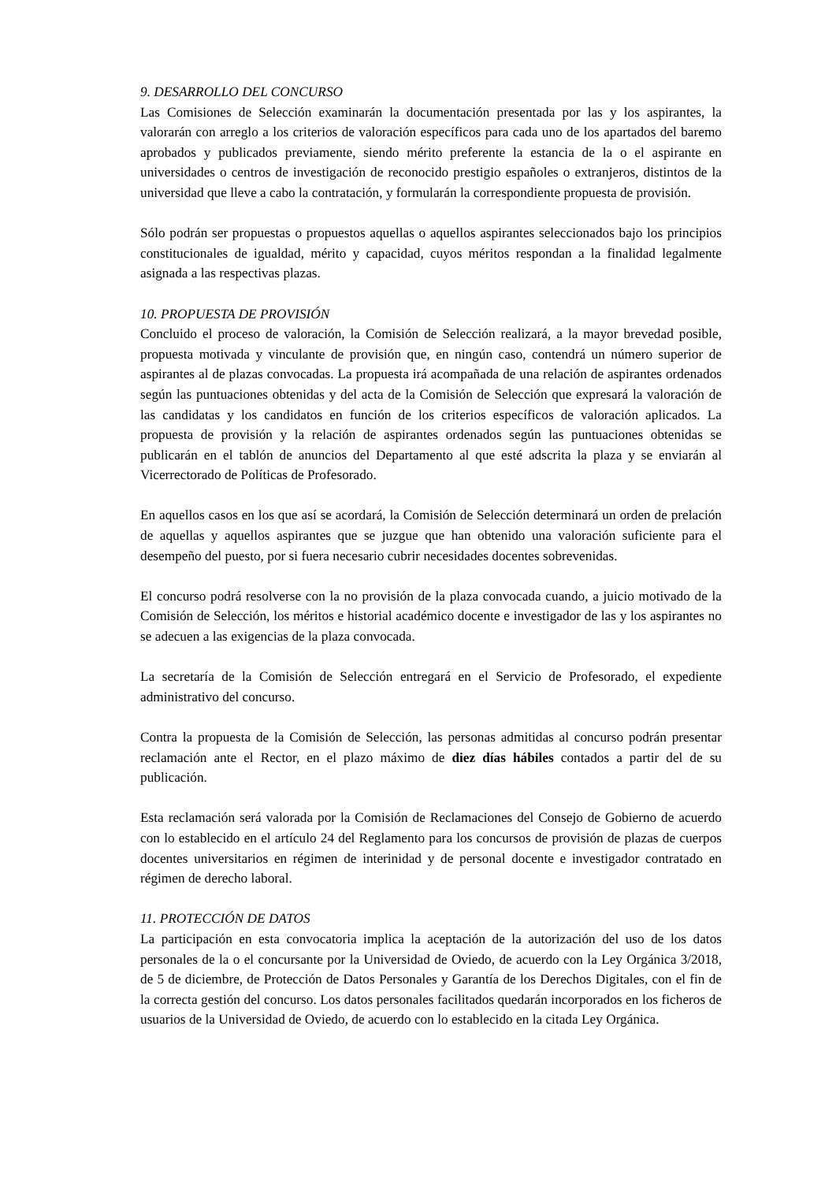9. DESARROLLO DEL CONCURSO
Las Comisiones de Selección examinarán la documentación presentada por las y los aspirantes, la valorarán con arreglo a los criterios de valoración específicos para cada uno de los apartados del baremo aprobados y publicados previamente, siendo mérito preferente la estancia de la o el aspirante en universidades o centros de investigación de reconocido prestigio españoles o extranjeros, distintos de la universidad que lleve a cabo la contratación, y formularán la correspondiente propuesta de provisión.
Sólo podrán ser propuestas o propuestos aquellas o aquellos aspirantes seleccionados bajo los principios constitucionales de igualdad, mérito y capacidad, cuyos méritos respondan a la finalidad legalmente asignada a las respectivas plazas.
10. PROPUESTA DE PROVISIÓN
Concluido el proceso de valoración, la Comisión de Selección realizará, a la mayor brevedad posible, propuesta motivada y vinculante de provisión que, en ningún caso, contendrá un número superior de aspirantes al de plazas convocadas. La propuesta irá acompañada de una relación de aspirantes ordenados según las puntuaciones obtenidas y del acta de la Comisión de Selección que expresará la valoración de las candidatas y los candidatos en función de los criterios específicos de valoración aplicados. La propuesta de provisión y la relación de aspirantes ordenados según las puntuaciones obtenidas se publicarán en el tablón de anuncios del Departamento al que esté adscrita la plaza y se enviarán al Vicerrectorado de Políticas de Profesorado.
En aquellos casos en los que así se acordará, la Comisión de Selección determinará un orden de prelación de aquellas y aquellos aspirantes que se juzgue que han obtenido una valoración suficiente para el desempeño del puesto, por si fuera necesario cubrir necesidades docentes sobrevenidas.
El concurso podrá resolverse con la no provisión de la plaza convocada cuando, a juicio motivado de la Comisión de Selección, los méritos e historial académico docente e investigador de las y los aspirantes no se adecuen a las exigencias de la plaza convocada.
La secretaría de la Comisión de Selección entregará en el Servicio de Profesorado, el expediente administrativo del concurso.
Contra la propuesta de la Comisión de Selección, las personas admitidas al concurso podrán presentar reclamación ante el Rector, en el plazo máximo de diez días hábiles contados a partir del de su publicación.
Esta reclamación será valorada por la Comisión de Reclamaciones del Consejo de Gobierno de acuerdo con lo establecido en el artículo 24 del Reglamento para los concursos de provisión de plazas de cuerpos docentes universitarios en régimen de interinidad y de personal docente e investigador contratado en régimen de derecho laboral.
11. PROTECCIÓN DE DATOS
La participación en esta convocatoria implica la aceptación de la autorización del uso de los datos personales de la o el concursante por la Universidad de Oviedo, de acuerdo con la Ley Orgánica 3/2018, de 5 de diciembre, de Protección de Datos Personales y Garantía de los Derechos Digitales, con el fin de la correcta gestión del concurso. Los datos personales facilitados quedarán incorporados en los ficheros de usuarios de la Universidad de Oviedo, de acuerdo con lo establecido en la citada Ley Orgánica.